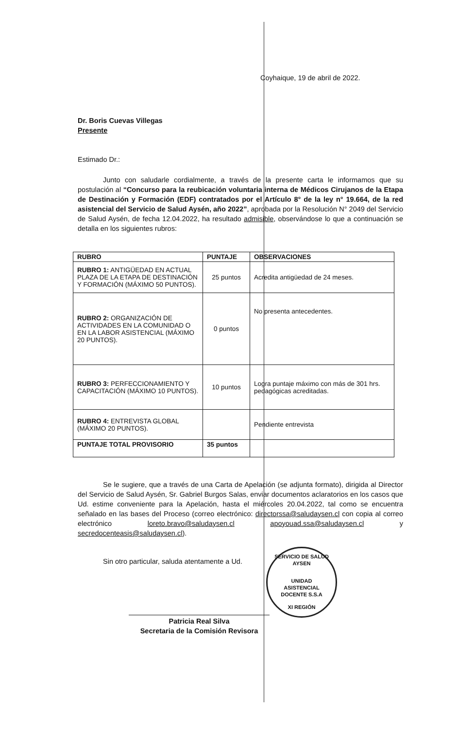Coyhaique, 19 de abril de 2022.
Dr. Boris Cuevas Villegas
Presente
Estimado Dr.:
Junto con saludarle cordialmente, a través de la presente carta le informamos que su postulación al “Concurso para la reubicación voluntaria interna de Médicos Cirujanos de la Etapa de Destinación y Formación (EDF) contratados por el Artículo 8° de la ley n° 19.664, de la red asistencial del Servicio de Salud Aysén, año 2022”, aprobada por la Resolución N° 2049 del Servicio de Salud Aysén, de fecha 12.04.2022, ha resultado admisible, observándose lo que a continuación se detalla en los siguientes rubros:
| RUBRO | PUNTAJE | OBSERVACIONES |
| --- | --- | --- |
| RUBRO 1: ANTIGÜEDAD EN ACTUAL PLAZA DE LA ETAPA DE DESTINACIÓN Y FORMACIÓN (MÁXIMO 50 PUNTOS). | 25 puntos | Acredita antigüedad de 24 meses. |
| RUBRO 2: ORGANIZACIÓN DE ACTIVIDADES EN LA COMUNIDAD O EN LA LABOR ASISTENCIAL (MÁXIMO 20 PUNTOS). | 0 puntos | No presenta antecedentes. |
| RUBRO 3: PERFECCIONAMIENTO Y CAPACITACIÓN (MÁXIMO 10 PUNTOS). | 10 puntos | Logra puntaje máximo con más de 301 hrs. pedagógicas acreditadas. |
| RUBRO 4: ENTREVISTA GLOBAL (MÁXIMO 20 PUNTOS). | | Pendiente entrevista |
| PUNTAJE TOTAL PROVISORIO | 35 puntos | |
Se le sugiere, que a través de una Carta de Apelación (se adjunta formato), dirigida al Director del Servicio de Salud Aysén, Sr. Gabriel Burgos Salas, enviar documentos aclaratorios en los casos que Ud. estime conveniente para la Apelación, hasta el miércoles 20.04.2022, tal como se encuentra señalado en las bases del Proceso (correo electrónico: directorssa@saludaysen.cl con copia al correo electrónico loreto.bravo@saludaysen.cl apoyouad.ssa@saludaysen.cl y secredocenteasis@saludaysen.cl).
Sin otro particular, saluda atentamente a Ud.
Patricia Real Silva
Secretaria de la Comisión Revisora
SERVICIO DE SALUD AYSEN
UNIDAD
ASISTENCIAL
DOCENTE S.S.A
XI REGIÓN